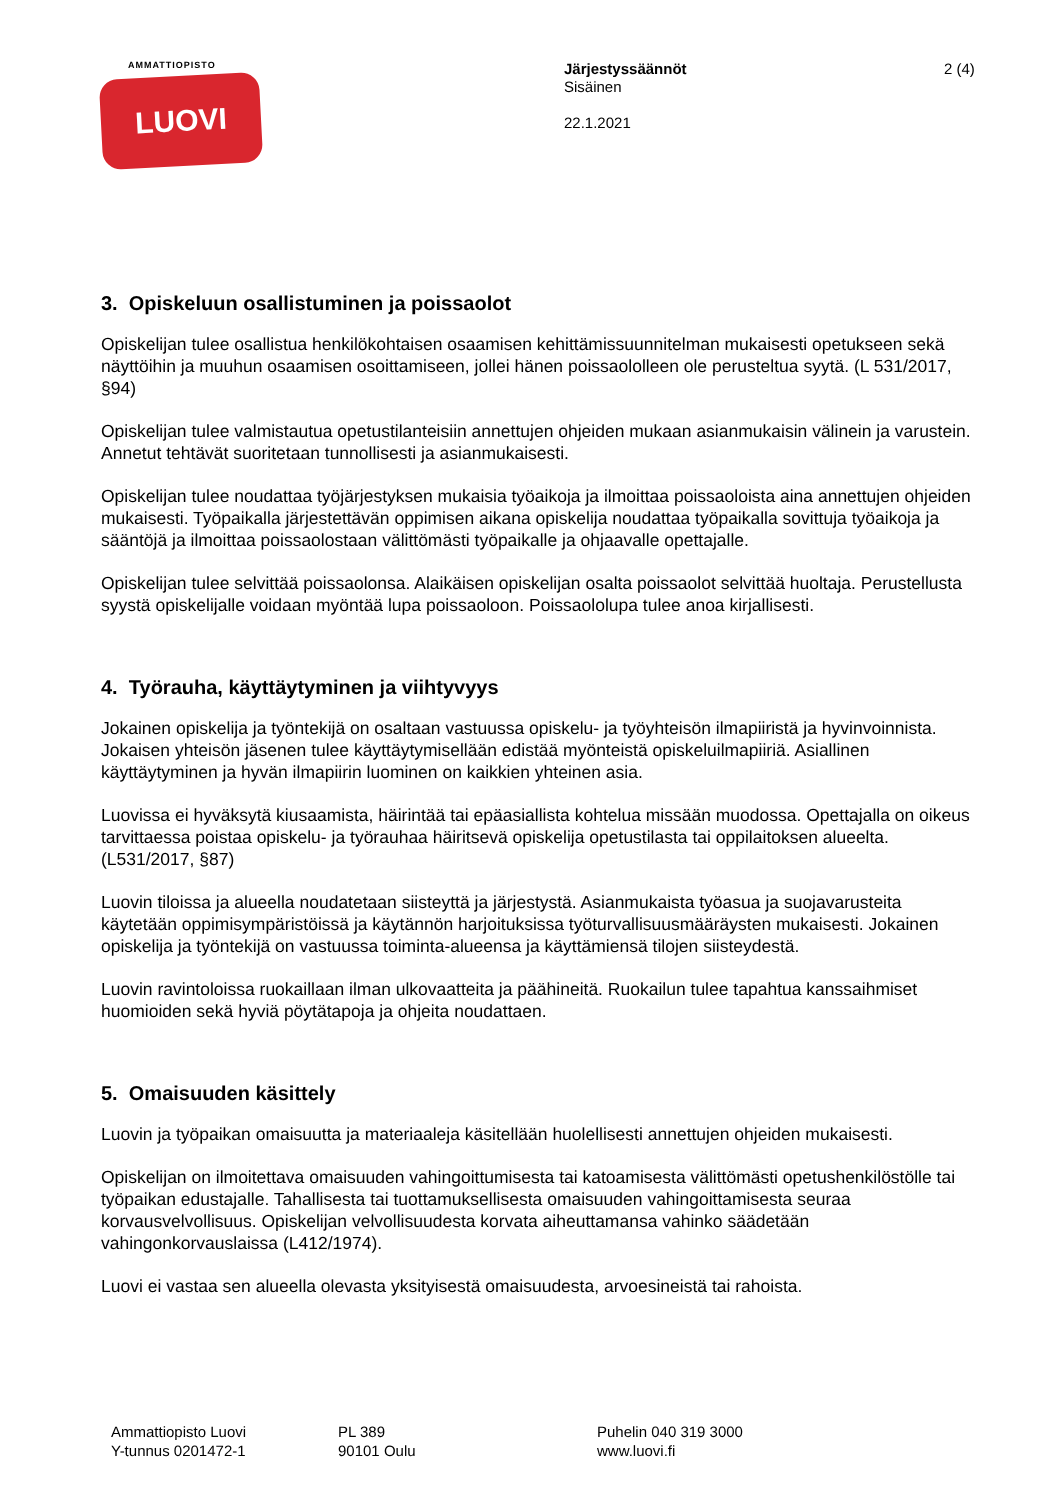AMMATTIOPISTO
LUOVI
Järjestyssäännöt
Sisäinen
22.1.2021
2 (4)
3. Opiskeluun osallistuminen ja poissaolot
Opiskelijan tulee osallistua henkilökohtaisen osaamisen kehittämissuunnitelman mukaisesti opetukseen sekä näyttöihin ja muuhun osaamisen osoittamiseen, jollei hänen poissaololleen ole perusteltua syytä. (L 531/2017, §94)
Opiskelijan tulee valmistautua opetustilanteisiin annettujen ohjeiden mukaan asianmukaisin välinein ja varustein. Annetut tehtävät suoritetaan tunnollisesti ja asianmukaisesti.
Opiskelijan tulee noudattaa työjärjestyksen mukaisia työaikoja ja ilmoittaa poissaoloista aina annettujen ohjeiden mukaisesti. Työpaikalla järjestettävän oppimisen aikana opiskelija noudattaa työpaikalla sovittuja työaikoja ja sääntöjä ja ilmoittaa poissaolostaan välittömästi työpaikalle ja ohjaavalle opettajalle.
Opiskelijan tulee selvittää poissaolonsa. Alaikäisen opiskelijan osalta poissaolot selvittää huoltaja. Perustellusta syystä opiskelijalle voidaan myöntää lupa poissaoloon. Poissaololupa tulee anoa kirjallisesti.
4. Työrauha, käyttäytyminen ja viihtyvyys
Jokainen opiskelija ja työntekijä on osaltaan vastuussa opiskelu- ja työyhteisön ilmapiiristä ja hyvinvoinnista. Jokaisen yhteisön jäsenen tulee käyttäytymisellään edistää myönteistä opiskeluilmapiiriä. Asiallinen käyttäytyminen ja hyvän ilmapiirin luominen on kaikkien yhteinen asia.
Luovissa ei hyväksytä kiusaamista, häirintää tai epäasiallista kohtelua missään muodossa. Opettajalla on oikeus tarvittaessa poistaa opiskelu- ja työrauhaa häiritsevä opiskelija opetustilasta tai oppilaitoksen alueelta. (L531/2017, §87)
Luovin tiloissa ja alueella noudatetaan siisteyttä ja järjestystä. Asianmukaista työasua ja suojavarusteita käytetään oppimisympäristöissä ja käytännön harjoituksissa työturvallisuusmääräysten mukaisesti. Jokainen opiskelija ja työntekijä on vastuussa toiminta-alueensa ja käyttämiensä tilojen siisteydestä.
Luovin ravintoloissa ruokaillaan ilman ulkovaatteita ja päähineitä. Ruokailun tulee tapahtua kanssaihmiset huomioiden sekä hyviä pöytätapoja ja ohjeita noudattaen.
5. Omaisuuden käsittely
Luovin ja työpaikan omaisuutta ja materiaaleja käsitellään huolellisesti annettujen ohjeiden mukaisesti.
Opiskelijan on ilmoitettava omaisuuden vahingoittumisesta tai katoamisesta välittömästi opetushenkilöstölle tai työpaikan edustajalle. Tahallisesta tai tuottamuksellisesta omaisuuden vahingoittamisesta seuraa korvausvelvollisuus. Opiskelijan velvollisuudesta korvata aiheuttamansa vahinko säädetään vahingonkorvauslaissa (L412/1974).
Luovi ei vastaa sen alueella olevasta yksityisestä omaisuudesta, arvoesineistä tai rahoista.
Ammattiopisto Luovi
Y-tunnus 0201472-1
PL 389
90101 Oulu
Puhelin 040 319 3000
www.luovi.fi